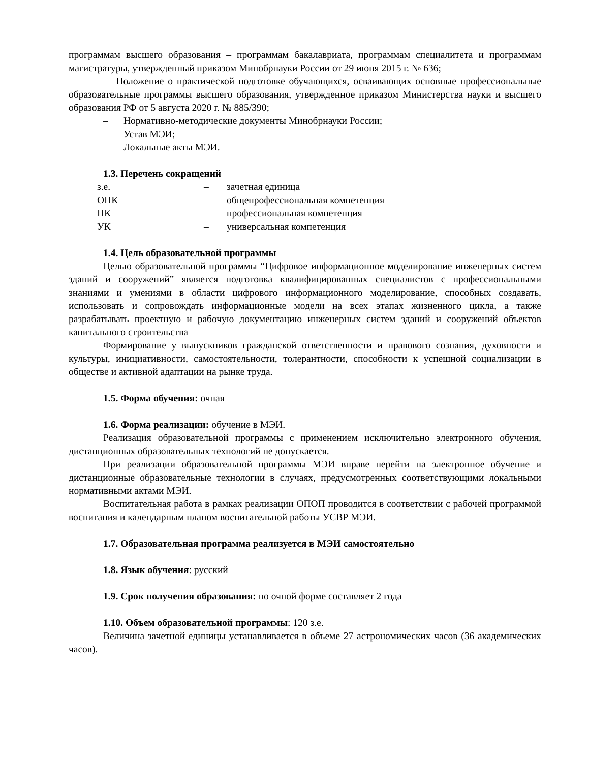программам высшего образования – программам бакалавриата, программам специалитета и программам магистратуры, утвержденный приказом Минобрнауки России от 29 июня 2015 г. № 636;
– Положение о практической подготовке обучающихся, осваивающих основные профессиональные образовательные программы высшего образования, утвержденное приказом Министерства науки и высшего образования РФ от 5 августа 2020 г. № 885/390;
– Нормативно-методические документы Минобрнауки России;
– Устав МЭИ;
– Локальные акты МЭИ.
1.3. Перечень сокращений
| з.е. | – | зачетная единица |
| ОПК | – | общепрофессиональная компетенция |
| ПК | – | профессиональная компетенция |
| УК | – | универсальная компетенция |
1.4. Цель образовательной программы
Целью образовательной программы “Цифровое информационное моделирование инженерных систем зданий и сооружений” является подготовка квалифицированных специалистов с профессиональными знаниями и умениями в области цифрового информационного моделирование, способных создавать, использовать и сопровождать информационные модели на всех этапах жизненного цикла, а также разрабатывать проектную и рабочую документацию инженерных систем зданий и сооружений объектов капитального строительства
Формирование у выпускников гражданской ответственности и правового сознания, духовности и культуры, инициативности, самостоятельности, толерантности, способности к успешной социализации в обществе и активной адаптации на рынке труда.
1.5. Форма обучения: очная
1.6. Форма реализации: обучение в МЭИ.
Реализация образовательной программы с применением исключительно электронного обучения, дистанционных образовательных технологий не допускается.
При реализации образовательной программы МЭИ вправе перейти на электронное обучение и дистанционные образовательные технологии в случаях, предусмотренных соответствующими локальными нормативными актами МЭИ.
Воспитательная работа в рамках реализации ОПОП проводится в соответствии с рабочей программой воспитания и календарным планом воспитательной работы УСВР МЭИ.
1.7. Образовательная программа реализуется в МЭИ самостоятельно
1.8. Язык обучения: русский
1.9. Срок получения образования: по очной форме составляет 2 года
1.10. Объем образовательной программы: 120 з.е.
Величина зачетной единицы устанавливается в объеме 27 астрономических часов (36 академических часов).